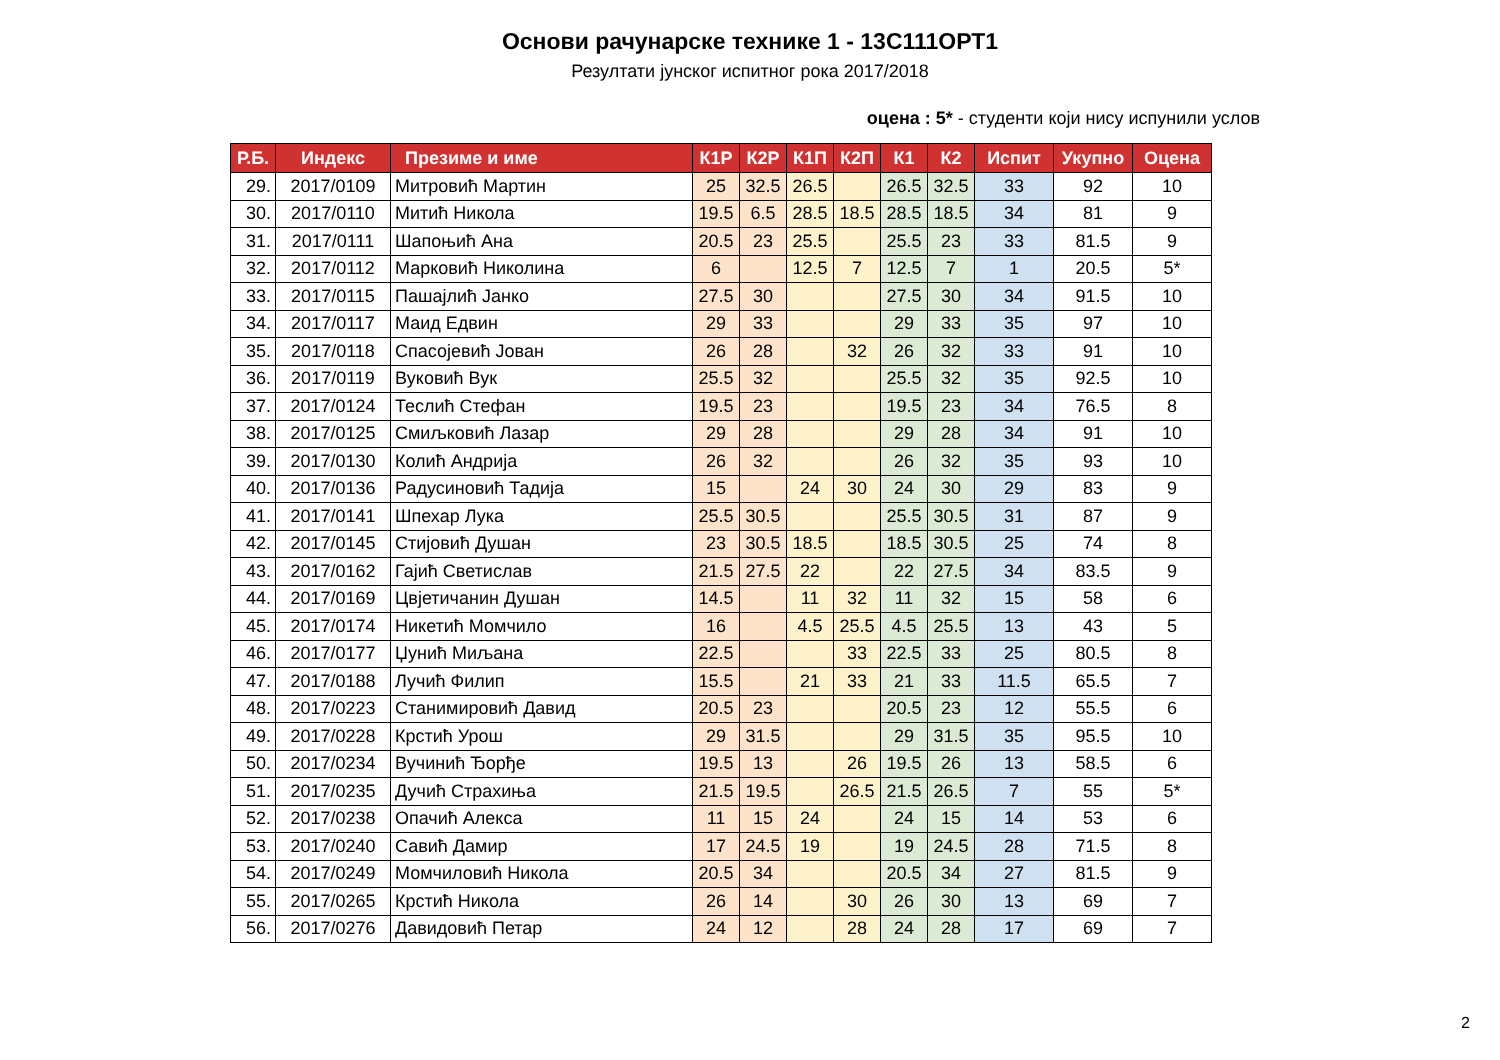Основи рачунарске технике 1 - 13С111ОРТ1
Резултати јунског испитног рока 2017/2018
оцена : 5* - студенти који нису испунили услов
| Р.Б. | Индекс | Презиме и име | К1Р | К2Р | К1П | К2П | К1 | К2 | Испит | Укупно | Оцена |
| --- | --- | --- | --- | --- | --- | --- | --- | --- | --- | --- | --- |
| 29. | 2017/0109 | Митровић Мартин | 25 | 32.5 | 26.5 | | 26.5 | 32.5 | 33 | 92 | 10 |
| 30. | 2017/0110 | Митић Никола | 19.5 | 6.5 | 28.5 | 18.5 | 28.5 | 18.5 | 34 | 81 | 9 |
| 31. | 2017/0111 | Шапоњић Ана | 20.5 | 23 | 25.5 | | 25.5 | 23 | 33 | 81.5 | 9 |
| 32. | 2017/0112 | Марковић Николина | 6 | | 12.5 | 7 | 12.5 | 7 | 1 | 20.5 | 5* |
| 33. | 2017/0115 | Пашајлић Јанко | 27.5 | 30 | | | 27.5 | 30 | 34 | 91.5 | 10 |
| 34. | 2017/0117 | Маид Едвин | 29 | 33 | | | 29 | 33 | 35 | 97 | 10 |
| 35. | 2017/0118 | Спасојевић Јован | 26 | 28 | | 32 | 26 | 32 | 33 | 91 | 10 |
| 36. | 2017/0119 | Вуковић Вук | 25.5 | 32 | | | 25.5 | 32 | 35 | 92.5 | 10 |
| 37. | 2017/0124 | Теслић Стефан | 19.5 | 23 | | | 19.5 | 23 | 34 | 76.5 | 8 |
| 38. | 2017/0125 | Смиљковић Лазар | 29 | 28 | | | 29 | 28 | 34 | 91 | 10 |
| 39. | 2017/0130 | Колић Андрија | 26 | 32 | | | 26 | 32 | 35 | 93 | 10 |
| 40. | 2017/0136 | Радусиновић Тадија | 15 | | 24 | 30 | 24 | 30 | 29 | 83 | 9 |
| 41. | 2017/0141 | Шпехар Лука | 25.5 | 30.5 | | | 25.5 | 30.5 | 31 | 87 | 9 |
| 42. | 2017/0145 | Стијовић Душан | 23 | 30.5 | 18.5 | | 18.5 | 30.5 | 25 | 74 | 8 |
| 43. | 2017/0162 | Гајић Светислав | 21.5 | 27.5 | 22 | | 22 | 27.5 | 34 | 83.5 | 9 |
| 44. | 2017/0169 | Цвјетичанин Душан | 14.5 | | 11 | 32 | 11 | 32 | 15 | 58 | 6 |
| 45. | 2017/0174 | Никетић Момчило | 16 | | 4.5 | 25.5 | 4.5 | 25.5 | 13 | 43 | 5 |
| 46. | 2017/0177 | Џунић Миљана | 22.5 | | | 33 | 22.5 | 33 | 25 | 80.5 | 8 |
| 47. | 2017/0188 | Лучић Филип | 15.5 | | 21 | 33 | 21 | 33 | 11.5 | 65.5 | 7 |
| 48. | 2017/0223 | Станимировић Давид | 20.5 | 23 | | | 20.5 | 23 | 12 | 55.5 | 6 |
| 49. | 2017/0228 | Крстић Урош | 29 | 31.5 | | | 29 | 31.5 | 35 | 95.5 | 10 |
| 50. | 2017/0234 | Вучинић Ђорђе | 19.5 | 13 | | 26 | 19.5 | 26 | 13 | 58.5 | 6 |
| 51. | 2017/0235 | Дучић Страхиња | 21.5 | 19.5 | | 26.5 | 21.5 | 26.5 | 7 | 55 | 5* |
| 52. | 2017/0238 | Опачић Алекса | 11 | 15 | 24 | | 24 | 15 | 14 | 53 | 6 |
| 53. | 2017/0240 | Савић Дамир | 17 | 24.5 | 19 | | 19 | 24.5 | 28 | 71.5 | 8 |
| 54. | 2017/0249 | Момчиловић Никола | 20.5 | 34 | | | 20.5 | 34 | 27 | 81.5 | 9 |
| 55. | 2017/0265 | Крстић Никола | 26 | 14 | | 30 | 26 | 30 | 13 | 69 | 7 |
| 56. | 2017/0276 | Давидовић Петар | 24 | 12 | | 28 | 24 | 28 | 17 | 69 | 7 |
2